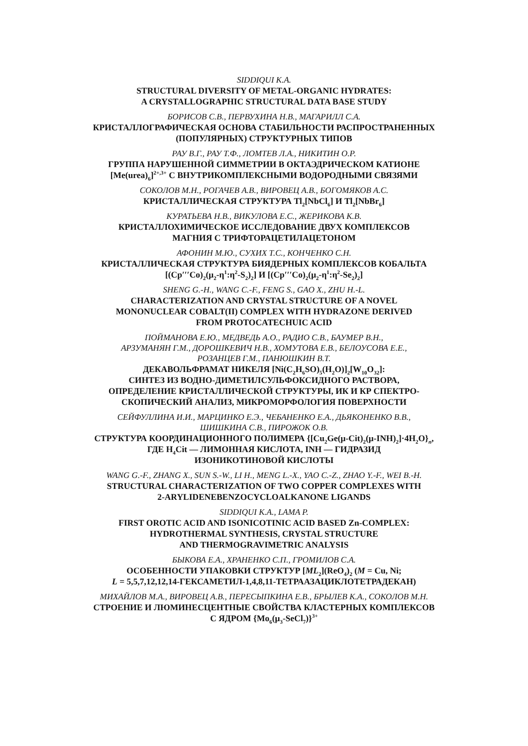SIDDIQUI K.A.
STRUCTURAL DIVERSITY OF METAL-ORGANIC HYDRATES:
A CRYSTALLOGRAPHIC STRUCTURAL DATA BASE STUDY
БОРИСОВ С.В., ПЕРВУХИНА Н.В., МАГАРИЛЛ С.А.
КРИСТАЛЛОГРАФИЧЕСКАЯ ОСНОВА СТАБИЛЬНОСТИ РАСПРОСТРАНЕННЫХ
(ПОПУЛЯРНЫХ) СТРУКТУРНЫХ ТИПОВ
РАУ В.Г., РАУ Т.Ф., ЛОМТЕВ Л.А., НИКИТИН О.Р.
ГРУППА НАРУШЕННОЙ СИММЕТРИИ В ОКТАЭДРИЧЕСКОМ КАТИОНЕ
[Me(urea)<sub>6</sub>]<sup>2+,3+</sup> С ВНУТРИКОМПЛЕКСНЫМИ ВОДОРОДНЫМИ СВЯЗЯМИ
СОКОЛОВ М.Н., РОГАЧЕВ А.В., ВИРОВЕЦ А.В., БОГОМЯКОВ А.С.
КРИСТАЛЛИЧЕСКАЯ СТРУКТУРА Tl<sub>2</sub>[NbCl<sub>6</sub>] И Tl<sub>2</sub>[NbBr<sub>6</sub>]
КУРАТЬЕВА Н.В., ВИКУЛОВА Е.С., ЖЕРИКОВА К.В.
КРИСТАЛЛОХИМИЧЕСКОЕ ИССЛЕДОВАНИЕ ДВУХ КОМПЛЕКСОВ
МАГНИЯ С ТРИФТОРАЦЕТИЛАЦЕТОНОМ
АФОНИН М.Ю., СУХИХ Т.С., КОНЧЕНКО С.Н.
КРИСТАЛЛИЧЕСКАЯ СТРУКТУРА БИЯДЕРНЫХ КОМПЛЕКСОВ КОБАЛЬТА
[(Cp′′′Co)<sub>2</sub>(μ<sub>2</sub>-η<sup>1</sup>:η<sup>2</sup>-S<sub>2</sub>)<sub>2</sub>] И [(Cp′′′Co)<sub>2</sub>(μ<sub>2</sub>-η<sup>1</sup>:η<sup>2</sup>-Se<sub>2</sub>)<sub>2</sub>]
SHENG G.-H., WANG C.-F., FENG S., GAO X., ZHU H.-L.
CHARACTERIZATION AND CRYSTAL STRUCTURE OF A NOVEL
MONONUCLEAR COBALT(II) COMPLEX WITH HYDRAZONE DERIVED
FROM PROTOCATECHUIC ACID
ПОЙМАНОВА Е.Ю., МЕДВЕДЬ А.О., РАДИО С.В., БАУМЕР В.Н.,
АРЗУМАНЯН Г.М., ДОРОШКЕВИЧ Н.В., ХОМУТОВА Е.В., БЕЛОУСОВА Е.Е.,
РОЗАНЦЕВ Г.М., ПАНЮШКИН В.Т.
ДЕКАВОЛЬФРАМАТ НИКЕЛЯ [Ni(C<sub>2</sub>H<sub>6</sub>SO)<sub>5</sub>(H<sub>2</sub>O)]<sub>2</sub>[W<sub>10</sub>O<sub>32</sub>]:
СИНТЕЗ ИЗ ВОДНО-ДИМЕТИЛСУЛЬФОКСИДНОГО РАСТВОРА,
ОПРЕДЕЛЕНИЕ КРИСТАЛЛИЧЕСКОЙ СТРУКТУРЫ, ИК И КР СПЕКТРО-
СКОПИЧЕСКИЙ АНАЛИЗ, МИКРОМОРФОЛОГИЯ ПОВЕРХНОСТИ
СЕЙФУЛЛИНА И.И., МАРЦИНКО Е.Э., ЧЕБАНЕНКО Е.А., ДЬЯКОНЕНКО В.В.,
ШИШКИНА С.В., ПИРОЖОК О.В.
СТРУКТУРА КООРДИНАЦИОННОГО ПОЛИМЕРА {[Cu<sub>2</sub>Ge(μ-Cit)<sub>2</sub>(μ-INH)<sub>2</sub>]·4H<sub>2</sub>O}<sub>n</sub>,
ГДЕ H<sub>4</sub>Cit — ЛИМОННАЯ КИСЛОТА, INH — ГИДРАЗИД
ИЗОНИКОТИНОВОЙ КИСЛОТЫ
WANG G.-F., ZHANG X., SUN S.-W., LI H., MENG L.-X., YAO C.-Z., ZHAO Y.-F., WEI B.-H.
STRUCTURAL CHARACTERIZATION OF TWO COPPER COMPLEXES WITH
2-ARYLIDENEBENZOCYCLOALKANONE LIGANDS
SIDDIQUI K.A., LAMA P.
FIRST OROTIC ACID AND ISONICOTINIC ACID BASED Zn-COMPLEX:
HYDROTHERMAL SYNTHESIS, CRYSTAL STRUCTURE
AND THERMOGRAVIMETRIC ANALYSIS
БЫКОВА Е.А., ХРАНЕНКО С.П., ГРОМИЛОВ С.А.
ОСОБЕННОСТИ УПАКОВКИ СТРУКТУР [ML<sub>2</sub>](ReO<sub>4</sub>)<sub>2</sub> (M = Cu, Ni;
L = 5,5,7,12,12,14-ГЕКСАМЕТИЛ-1,4,8,11-ТЕТРААЗАЦИКЛОТЕТРАДЕКАН)
МИХАЙЛОВ М.А., ВИРОВЕЦ А.В., ПЕРЕСЫПКИНА Е.В., БРЫЛЕВ К.А., СОКОЛОВ М.Н.
СТРОЕНИЕ И ЛЮМИНЕСЦЕНТНЫЕ СВОЙСТВА КЛАСТЕРНЫХ КОМПЛЕКСОВ
С ЯДРОМ {Mo<sub>6</sub>(μ<sub>3</sub>-SeCl<sub>7</sub>)}<sup>3+</sup>